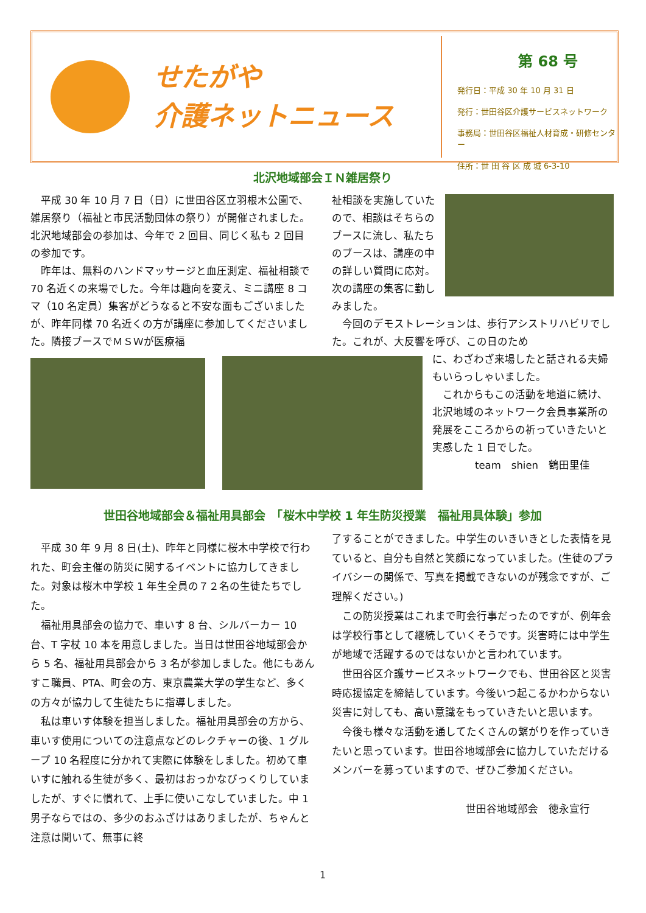せたがや
介護ネットニュース
第 68 号
発行日：平成 30 年 10 月 31 日
発行：世田谷区介護サービスネットワーク
事務局：世田谷区福祉人材育成・研修センター
住所：世 田 谷 区 成 城 6-3-10
北沢地域部会ＩＮ雑居祭り
　平成 30 年 10 月 7 日（日）に世田谷区立羽根木公園で、雑居祭り（福祉と市民活動団体の祭り）が開催されました。北沢地域部会の参加は、今年で 2 回目、同じく私も 2 回目の参加です。
　昨年は、無料のハンドマッサージと血圧測定、福祉相談で 70 名近くの来場でした。今年は趣向を変え、ミニ講座 8 コマ（10 名定員）集客がどうなると不安な面もございましたが、昨年同様 70 名近くの方が講座に参加してくださいました。隣接ブースでＭＳＷが医療福
祉相談を実施していたので、相談はそちらのブースに流し、私たちのブースは、講座の中の詳しい質問に応対。次の講座の集客に勤しみました。
　今回のデモストレーションは、歩行アシストリハビリでした。これが、大反響を呼び、この日のため
に、わざわざ来場したと話される夫婦もいらっしゃいました。
　これからもこの活動を地道に続け、北沢地域のネットワーク会員事業所の発展をこころからの祈っていきたいと実感した 1 日でした。
team　shien　鶴田里佳
世田谷地域部会＆福祉用具部会　「桜木中学校 1 年生防災授業　福祉用具体験」参加
　平成 30 年 9 月 8 日(土)、昨年と同様に桜木中学校で行われた、町会主催の防災に関するイベントに協力してきました。対象は桜木中学校 1 年生全員の７２名の生徒たちでした。
　福祉用具部会の協力で、車いす 8 台、シルバーカー 10 台、T 字杖 10 本を用意しました。当日は世田谷地域部会から 5 名、福祉用具部会から 3 名が参加しました。他にもあんすこ職員、PTA、町会の方、東京農業大学の学生など、多くの方々が協力して生徒たちに指導しました。
　私は車いす体験を担当しました。福祉用具部会の方から、車いす使用についての注意点などのレクチャーの後、1 グループ 10 名程度に分かれて実際に体験をしました。初めて車いすに触れる生徒が多く、最初はおっかなびっくりしていましたが、すぐに慣れて、上手に使いこなしていました。中 1 男子ならではの、多少のおふざけはありましたが、ちゃんと注意は聞いて、無事に終
了することができました。中学生のいきいきとした表情を見ていると、自分も自然と笑顔になっていました。(生徒のプライバシーの関係で、写真を掲載できないのが残念ですが、ご理解ください。)
　この防災授業はこれまで町会行事だったのですが、例年会は学校行事として継続していくそうです。災害時には中学生が地域で活躍するのではないかと言われています。
　世田谷区介護サービスネットワークでも、世田谷区と災害時応援協定を締結しています。今後いつ起こるかわからない災害に対しても、高い意識をもっていきたいと思います。
　今後も様々な活動を通してたくさんの繋がりを作っていきたいと思っています。世田谷地域部会に協力していただけるメンバーを募っていますので、ぜひご参加ください。
世田谷地域部会　徳永宣行
1